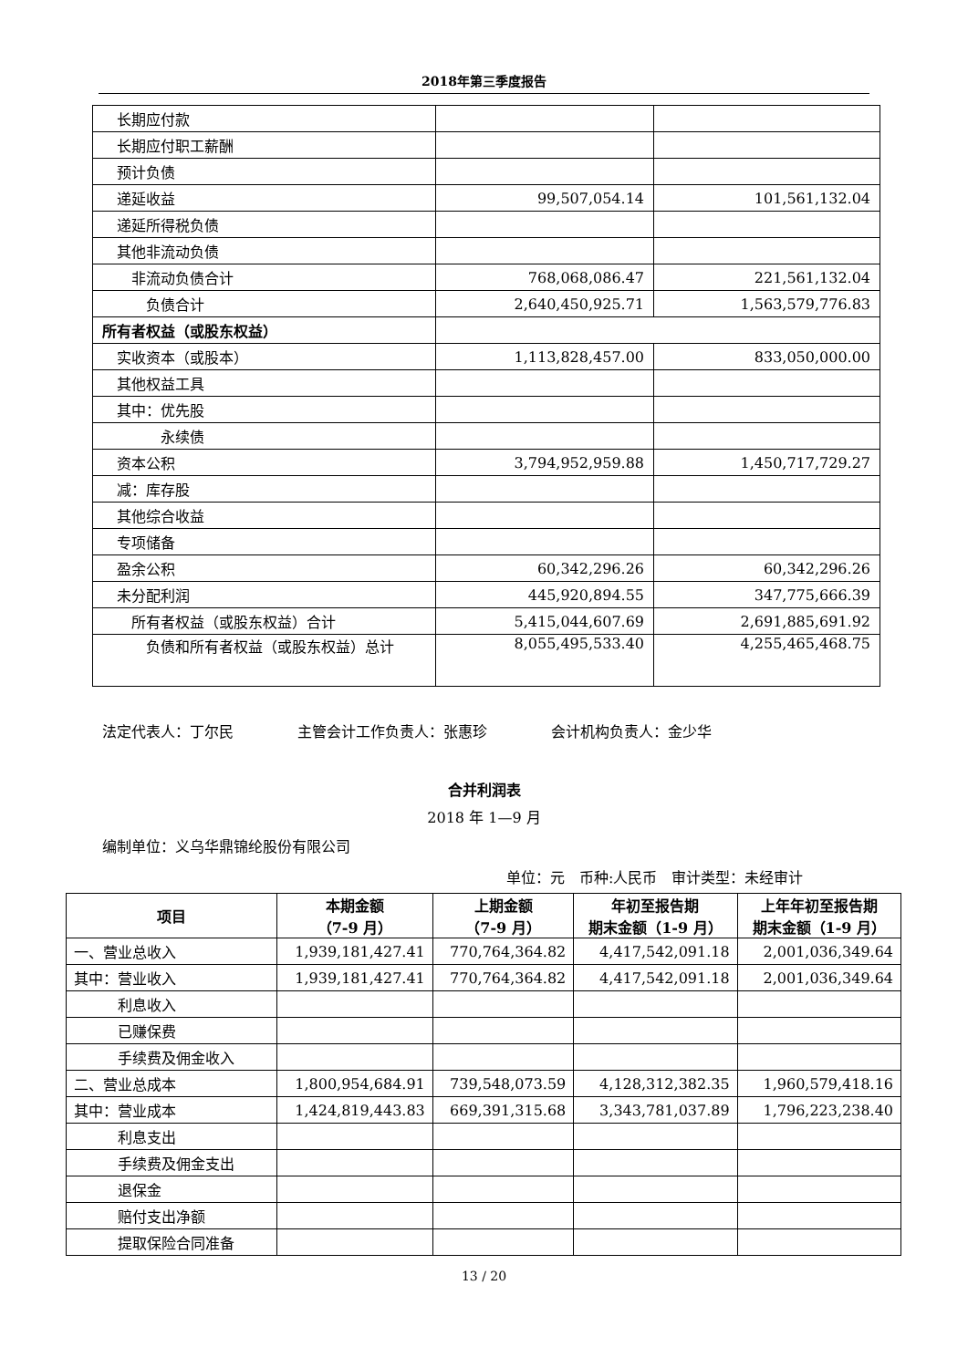2018年第三季度报告
| 长期应付款 | | |
| 长期应付职工薪酬 | | |
| 预计负债 | | |
| 递延收益 | 99,507,054.14 | 101,561,132.04 |
| 递延所得税负债 | | |
| 其他非流动负债 | | |
| 非流动负债合计 | 768,068,086.47 | 221,561,132.04 |
| 负债合计 | 2,640,450,925.71 | 1,563,579,776.83 |
| 所有者权益（或股东权益） | | |
| 实收资本（或股本） | 1,113,828,457.00 | 833,050,000.00 |
| 其他权益工具 | | |
| 其中：优先股 | | |
| 永续债 | | |
| 资本公积 | 3,794,952,959.88 | 1,450,717,729.27 |
| 减：库存股 | | |
| 其他综合收益 | | |
| 专项储备 | | |
| 盈余公积 | 60,342,296.26 | 60,342,296.26 |
| 未分配利润 | 445,920,894.55 | 347,775,666.39 |
| 所有者权益（或股东权益）合计 | 5,415,044,607.69 | 2,691,885,691.92 |
| 负债和所有者权益（或股东权益）总计 | 8,055,495,533.40 | 4,255,465,468.75 |
法定代表人：丁尔民 主管会计工作负责人：张惠珍 会计机构负责人：金少华
合并利润表
2018 年 1—9 月
编制单位：义乌华鼎锦纶股份有限公司
单位：元　币种:人民币　审计类型：未经审计
| 项目 | 本期金额 （7-9 月） | 上期金额 （7-9 月） | 年初至报告期 期末金额（1-9 月） | 上年年初至报告期 期末金额（1-9 月） |
| --- | --- | --- | --- | --- |
| 一、营业总收入 | 1,939,181,427.41 | 770,764,364.82 | 4,417,542,091.18 | 2,001,036,349.64 |
| 其中：营业收入 | 1,939,181,427.41 | 770,764,364.82 | 4,417,542,091.18 | 2,001,036,349.64 |
| 利息收入 | | | | |
| 已赚保费 | | | | |
| 手续费及佣金收入 | | | | |
| 二、营业总成本 | 1,800,954,684.91 | 739,548,073.59 | 4,128,312,382.35 | 1,960,579,418.16 |
| 其中：营业成本 | 1,424,819,443.83 | 669,391,315.68 | 3,343,781,037.89 | 1,796,223,238.40 |
| 利息支出 | | | | |
| 手续费及佣金支出 | | | | |
| 退保金 | | | | |
| 赔付支出净额 | | | | |
| 提取保险合同准备 | | | | |
13 / 20